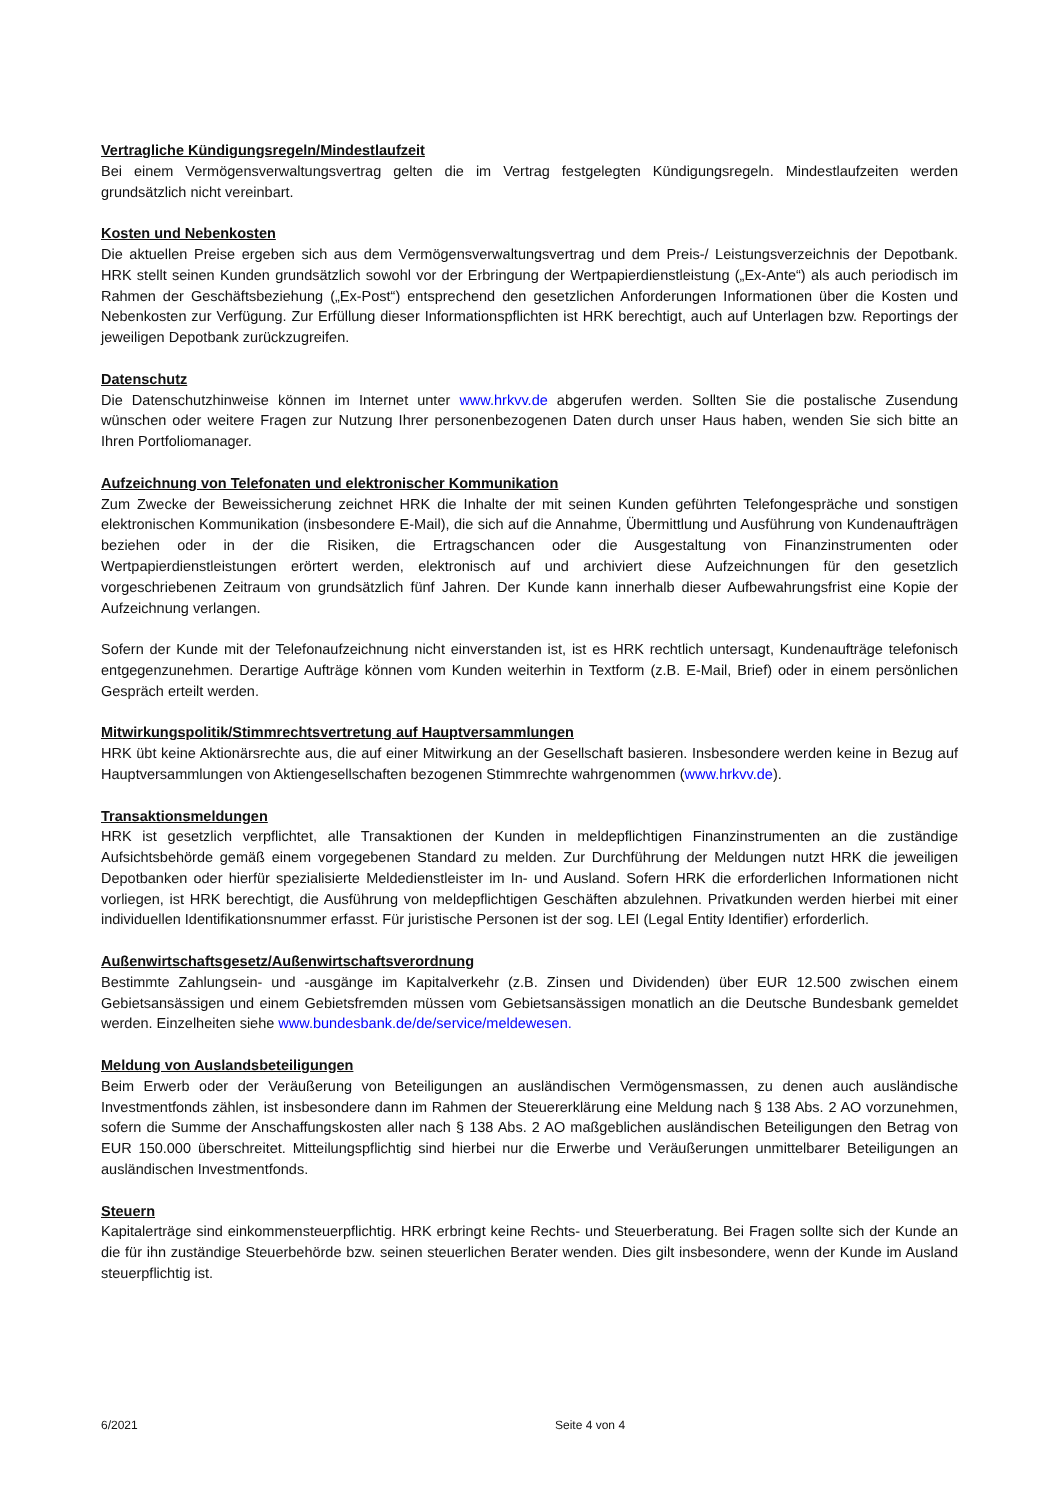Vertragliche Kündigungsregeln/Mindestlaufzeit
Bei einem Vermögensverwaltungsvertrag gelten die im Vertrag festgelegten Kündigungsregeln. Mindestlaufzeiten werden grundsätzlich nicht vereinbart.
Kosten und Nebenkosten
Die aktuellen Preise ergeben sich aus dem Vermögensverwaltungsvertrag und dem Preis-/ Leistungsverzeichnis der Depotbank. HRK stellt seinen Kunden grundsätzlich sowohl vor der Erbringung der Wertpapierdienstleistung („Ex-Ante“) als auch periodisch im Rahmen der Geschäftsbeziehung („Ex-Post“) entsprechend den gesetzlichen Anforderungen Informationen über die Kosten und Nebenkosten zur Verfügung. Zur Erfüllung dieser Informationspflichten ist HRK berechtigt, auch auf Unterlagen bzw. Reportings der jeweiligen Depotbank zurückzugreifen.
Datenschutz
Die Datenschutzhinweise können im Internet unter www.hrkvv.de abgerufen werden. Sollten Sie die postalische Zusendung wünschen oder weitere Fragen zur Nutzung Ihrer personenbezogenen Daten durch unser Haus haben, wenden Sie sich bitte an Ihren Portfoliomanager.
Aufzeichnung von Telefonaten und elektronischer Kommunikation
Zum Zwecke der Beweissicherung zeichnet HRK die Inhalte der mit seinen Kunden geführten Telefongespräche und sonstigen elektronischen Kommunikation (insbesondere E-Mail), die sich auf die Annahme, Übermittlung und Ausführung von Kundenaufträgen beziehen oder in der die Risiken, die Ertragschancen oder die Ausgestaltung von Finanzinstrumenten oder Wertpapierdienstleistungen erörtert werden, elektronisch auf und archiviert diese Aufzeichnungen für den gesetzlich vorgeschriebenen Zeitraum von grundsätzlich fünf Jahren. Der Kunde kann innerhalb dieser Aufbewahrungsfrist eine Kopie der Aufzeichnung verlangen.
Sofern der Kunde mit der Telefonaufzeichnung nicht einverstanden ist, ist es HRK rechtlich untersagt, Kundenaufträge telefonisch entgegenzunehmen. Derartige Aufträge können vom Kunden weiterhin in Textform (z.B. E-Mail, Brief) oder in einem persönlichen Gespräch erteilt werden.
Mitwirkungspolitik/Stimmrechtsvertretung auf Hauptversammlungen
HRK übt keine Aktionärsrechte aus, die auf einer Mitwirkung an der Gesellschaft basieren. Insbesondere werden keine in Bezug auf Hauptversammlungen von Aktiengesellschaften bezogenen Stimmrechte wahrgenommen (www.hrkvv.de).
Transaktionsmeldungen
HRK ist gesetzlich verpflichtet, alle Transaktionen der Kunden in meldepflichtigen Finanzinstrumenten an die zuständige Aufsichtsbehörde gemäß einem vorgegebenen Standard zu melden. Zur Durchführung der Meldungen nutzt HRK die jeweiligen Depotbanken oder hierfür spezialisierte Meldedienstleister im In- und Ausland. Sofern HRK die erforderlichen Informationen nicht vorliegen, ist HRK berechtigt, die Ausführung von meldepflichtigen Geschäften abzulehnen. Privatkunden werden hierbei mit einer individuellen Identifikationsnummer erfasst. Für juristische Personen ist der sog. LEI (Legal Entity Identifier) erforderlich.
Außenwirtschaftsgesetz/Außenwirtschaftsverordnung
Bestimmte Zahlungsein- und -ausgänge im Kapitalverkehr (z.B. Zinsen und Dividenden) über EUR 12.500 zwischen einem Gebietsansässigen und einem Gebietsfremden müssen vom Gebietsansässigen monatlich an die Deutsche Bundesbank gemeldet werden. Einzelheiten siehe www.bundesbank.de/de/service/meldewesen.
Meldung von Auslandsbeteiligungen
Beim Erwerb oder der Veräußerung von Beteiligungen an ausländischen Vermögensmassen, zu denen auch ausländische Investmentfonds zählen, ist insbesondere dann im Rahmen der Steuererklärung eine Meldung nach § 138 Abs. 2 AO vorzunehmen, sofern die Summe der Anschaffungskosten aller nach § 138 Abs. 2 AO maßgeblichen ausländischen Beteiligungen den Betrag von EUR 150.000 überschreitet. Mitteilungspflichtig sind hierbei nur die Erwerbe und Veräußerungen unmittelbarer Beteiligungen an ausländischen Investmentfonds.
Steuern
Kapitalerträge sind einkommensteuerpflichtig. HRK erbringt keine Rechts- und Steuerberatung. Bei Fragen sollte sich der Kunde an die für ihn zuständige Steuerbehörde bzw. seinen steuerlichen Berater wenden. Dies gilt insbesondere, wenn der Kunde im Ausland steuerpflichtig ist.
6/2021 Seite 4 von 4